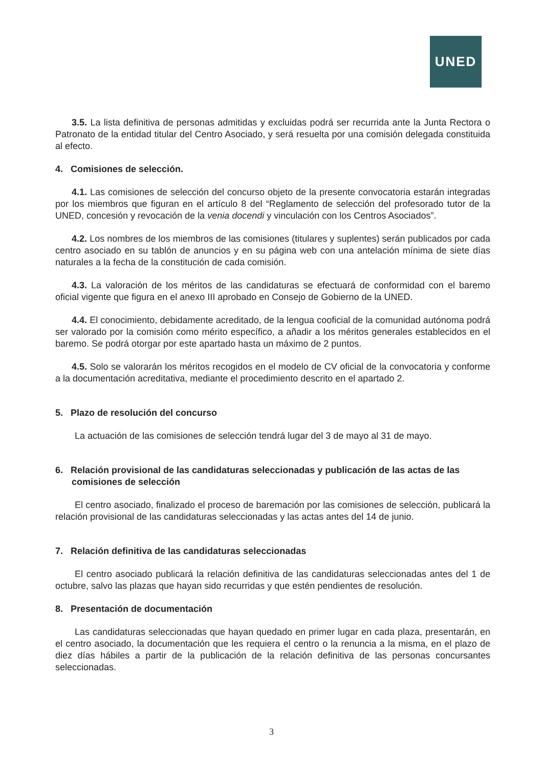UNED
3.5. La lista definitiva de personas admitidas y excluidas podrá ser recurrida ante la Junta Rectora o Patronato de la entidad titular del Centro Asociado, y será resuelta por una comisión delegada constituida al efecto.
4. Comisiones de selección.
4.1. Las comisiones de selección del concurso objeto de la presente convocatoria estarán integradas por los miembros que figuran en el artículo 8 del “Reglamento de selección del profesorado tutor de la UNED, concesión y revocación de la venia docendi y vinculación con los Centros Asociados”.
4.2. Los nombres de los miembros de las comisiones (titulares y suplentes) serán publicados por cada centro asociado en su tablón de anuncios y en su página web con una antelación mínima de siete días naturales a la fecha de la constitución de cada comisión.
4.3. La valoración de los méritos de las candidaturas se efectuará de conformidad con el baremo oficial vigente que figura en el anexo III aprobado en Consejo de Gobierno de la UNED.
4.4. El conocimiento, debidamente acreditado, de la lengua cooficial de la comunidad autónoma podrá ser valorado por la comisión como mérito específico, a añadir a los méritos generales establecidos en el baremo. Se podrá otorgar por este apartado hasta un máximo de 2 puntos.
4.5. Solo se valorarán los méritos recogidos en el modelo de CV oficial de la convocatoria y conforme a la documentación acreditativa, mediante el procedimiento descrito en el apartado 2.
5. Plazo de resolución del concurso
La actuación de las comisiones de selección tendrá lugar del 3 de mayo al 31 de mayo.
6. Relación provisional de las candidaturas seleccionadas y publicación de las actas de las comisiones de selección
El centro asociado, finalizado el proceso de baremación por las comisiones de selección, publicará la relación provisional de las candidaturas seleccionadas y las actas antes del 14 de junio.
7. Relación definitiva de las candidaturas seleccionadas
El centro asociado publicará la relación definitiva de las candidaturas seleccionadas antes del 1 de octubre, salvo las plazas que hayan sido recurridas y que estén pendientes de resolución.
8. Presentación de documentación
Las candidaturas seleccionadas que hayan quedado en primer lugar en cada plaza, presentarán, en el centro asociado, la documentación que les requiera el centro o la renuncia a la misma, en el plazo de diez días hábiles a partir de la publicación de la relación definitiva de las personas concursantes seleccionadas.
3